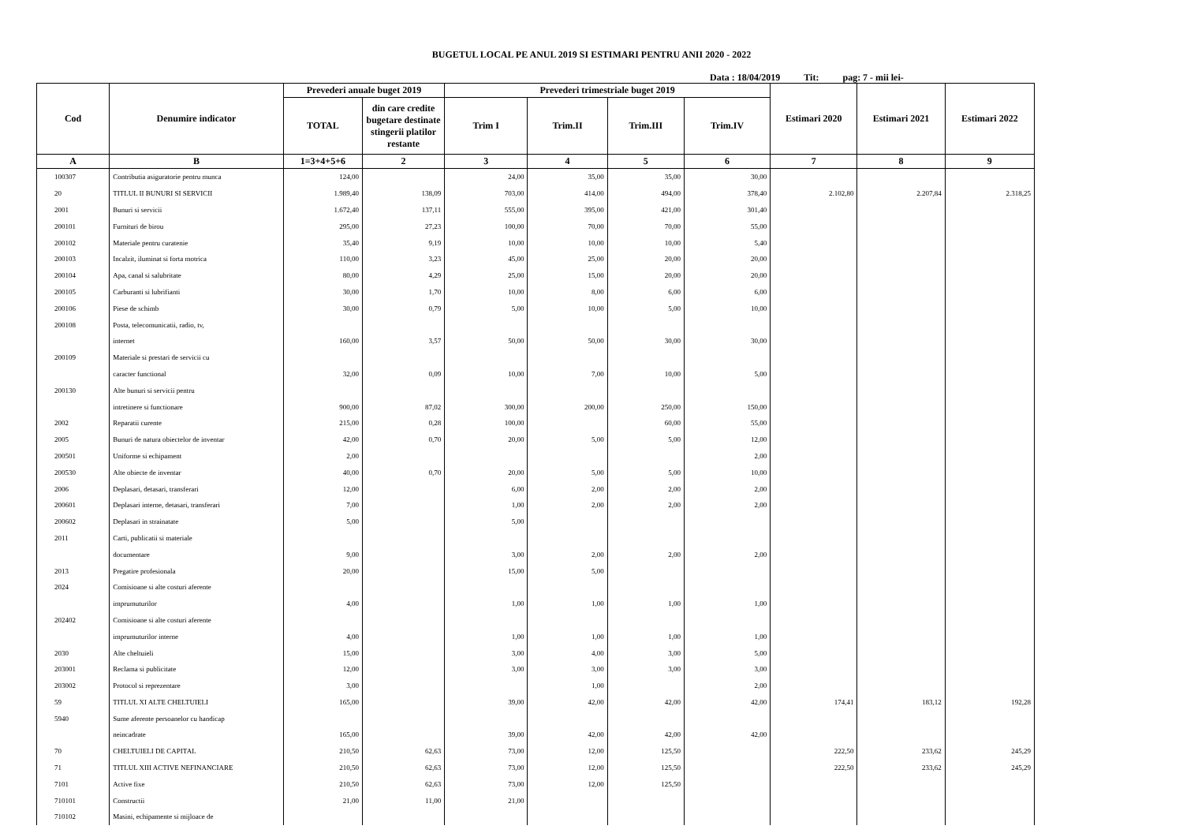BUGETUL LOCAL PE ANUL 2019 SI ESTIMARI PENTRU ANII 2020 - 2022
Data : 18/04/2019 Tit: pag: 7 - mii lei-
| Cod | Denumire indicator | Prevederi anuale buget 2019 | | Prevederi trimestriale buget 2019 | | | | Estimari 2020 | Estimari 2021 | Estimari 2022 |
| --- | --- | --- | --- | --- | --- | --- | --- | --- | --- | --- |
| | | TOTAL | din care credite bugetare destinate stingerii platilor restante | Trim I | Trim.II | Trim.III | Trim.IV | | | |
| A | B | 1=3+4+5+6 | 2 | 3 | 4 | 5 | 6 | 7 | 8 | 9 |
| 100307 | Contributia asiguratorie pentru munca | 124,00 | | 24,00 | 35,00 | 35,00 | 30,00 | | | |
| 20 | TITLUL II BUNURI SI SERVICII | 1.989,40 | 138,09 | 703,00 | 414,00 | 494,00 | 378,40 | 2.102,80 | 2.207,84 | 2.318,25 |
| 2001 | Bunuri si servicii | 1.672,40 | 137,11 | 555,00 | 395,00 | 421,00 | 301,40 | | | |
| 200101 | Furnituri de birou | 295,00 | 27,23 | 100,00 | 70,00 | 70,00 | 55,00 | | | |
| 200102 | Materiale pentru curatenie | 35,40 | 9,19 | 10,00 | 10,00 | 10,00 | 5,40 | | | |
| 200103 | Incalzit, iluminat si forta motrica | 110,00 | 3,23 | 45,00 | 25,00 | 20,00 | 20,00 | | | |
| 200104 | Apa, canal si salubritate | 80,00 | 4,29 | 25,00 | 15,00 | 20,00 | 20,00 | | | |
| 200105 | Carburanti si lubrifianti | 30,00 | 1,70 | 10,00 | 8,00 | 6,00 | 6,00 | | | |
| 200106 | Piese de schimb | 30,00 | 0,79 | 5,00 | 10,00 | 5,00 | 10,00 | | | |
| 200108 | Posta, telecomunicatii, radio, tv, | | | | | | | | | |
| | internet | 160,00 | 3,57 | 50,00 | 50,00 | 30,00 | 30,00 | | | |
| 200109 | Materiale si prestari de servicii cu | | | | | | | | | |
| | caracter functional | 32,00 | 0,09 | 10,00 | 7,00 | 10,00 | 5,00 | | | |
| 200130 | Alte bunuri si servicii pentru | | | | | | | | | |
| | intretinere si functionare | 900,00 | 87,02 | 300,00 | 200,00 | 250,00 | 150,00 | | | |
| 2002 | Reparatii curente | 215,00 | 0,28 | 100,00 | | 60,00 | 55,00 | | | |
| 2005 | Bunuri de natura obiectelor de inventar | 42,00 | 0,70 | 20,00 | 5,00 | 5,00 | 12,00 | | | |
| 200501 | Uniforme si echipament | 2,00 | | | | | 2,00 | | | |
| 200530 | Alte obiecte de inventar | 40,00 | 0,70 | 20,00 | 5,00 | 5,00 | 10,00 | | | |
| 2006 | Deplasari, detasari, transferari | 12,00 | | 6,00 | 2,00 | 2,00 | 2,00 | | | |
| 200601 | Deplasari interne, detasari, transferari | 7,00 | | 1,00 | 2,00 | 2,00 | 2,00 | | | |
| 200602 | Deplasari in strainatate | 5,00 | | 5,00 | | | | | | |
| 2011 | Carti, publicatii si materiale | | | | | | | | | |
| | documentare | 9,00 | | 3,00 | 2,00 | 2,00 | 2,00 | | | |
| 2013 | Pregatire profesionala | 20,00 | | 15,00 | 5,00 | | | | | |
| 2024 | Comisioane si alte costuri aferente | | | | | | | | | |
| | imprumuturilor | 4,00 | | 1,00 | 1,00 | 1,00 | 1,00 | | | |
| 202402 | Comisioane si alte costuri aferente | | | | | | | | | |
| | imprumuturilor interne | 4,00 | | 1,00 | 1,00 | 1,00 | 1,00 | | | |
| 2030 | Alte cheltuieli | 15,00 | | 3,00 | 4,00 | 3,00 | 5,00 | | | |
| 203001 | Reclama si publicitate | 12,00 | | 3,00 | 3,00 | 3,00 | 3,00 | | | |
| 203002 | Protocol si reprezentare | 3,00 | | | 1,00 | | 2,00 | | | |
| 59 | TITLUL XI ALTE CHELTUIELI | 165,00 | | 39,00 | 42,00 | 42,00 | 42,00 | 174,41 | 183,12 | 192,28 |
| 5940 | Sume aferente persoanelor cu handicap | | | | | | | | | |
| | neincadrate | 165,00 | | 39,00 | 42,00 | 42,00 | 42,00 | | | |
| 70 | CHELTUIELI DE CAPITAL | 210,50 | 62,63 | 73,00 | 12,00 | 125,50 | | 222,50 | 233,62 | 245,29 |
| 71 | TITLUL XIII ACTIVE NEFINANCIARE | 210,50 | 62,63 | 73,00 | 12,00 | 125,50 | | 222,50 | 233,62 | 245,29 |
| 7101 | Active fixe | 210,50 | 62,63 | 73,00 | 12,00 | 125,50 | | | | |
| 710101 | Constructii | 21,00 | 11,00 | 21,00 | | | | | | |
| 710102 | Masini, echipamente si mijloace de | | | | | | | | | |